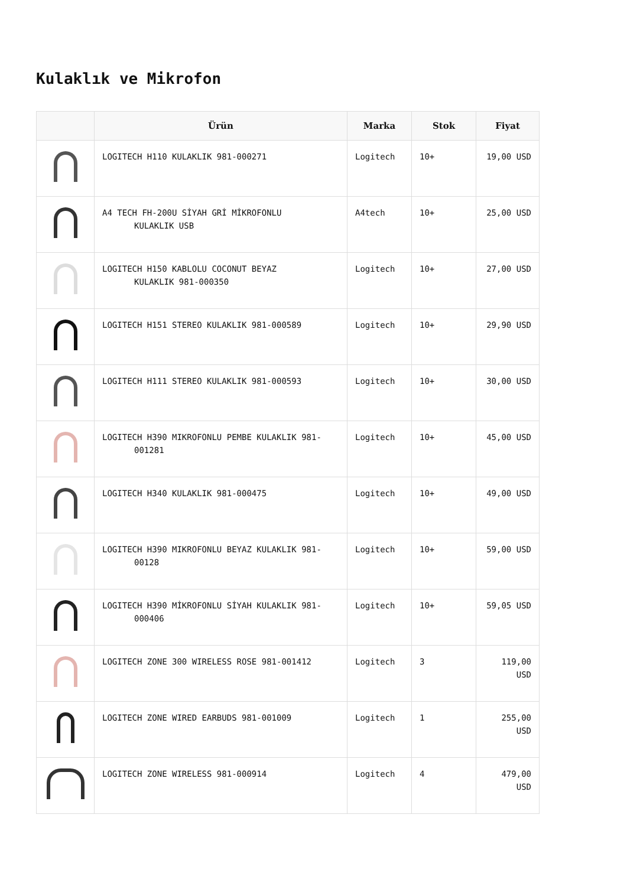Kulaklık ve Mikrofon
| | Ürün | Marka | Stok | Fiyat |
| --- | --- | --- | --- | --- |
| | LOGITECH H110 KULAKLIK 981-000271 | Logitech | 10+ | 19,00 USD |
| | A4 TECH FH-200U SİYAH GRİ MİKROFONLU KULAKLIK USB | A4tech | 10+ | 25,00 USD |
| | LOGITECH H150 KABLOLU COCONUT BEYAZ KULAKLIK 981-000350 | Logitech | 10+ | 27,00 USD |
| | LOGITECH H151 STEREO KULAKLIK 981-000589 | Logitech | 10+ | 29,90 USD |
| | LOGITECH H111 STEREO KULAKLIK 981-000593 | Logitech | 10+ | 30,00 USD |
| | LOGITECH H390 MIKROFONLU PEMBE KULAKLIK 981- 001281 | Logitech | 10+ | 45,00 USD |
| | LOGITECH H340 KULAKLIK 981-000475 | Logitech | 10+ | 49,00 USD |
| | LOGITECH H390 MIKROFONLU BEYAZ KULAKLIK 981- 00128 | Logitech | 10+ | 59,00 USD |
| | LOGITECH H390 MİKROFONLU SİYAH KULAKLIK 981- 000406 | Logitech | 10+ | 59,05 USD |
| | LOGITECH ZONE 300 WIRELESS ROSE 981-001412 | Logitech | 3 | 119,00 USD |
| | LOGITECH ZONE WIRED EARBUDS 981-001009 | Logitech | 1 | 255,00 USD |
| | LOGITECH ZONE WIRELESS 981-000914 | Logitech | 4 | 479,00 USD |